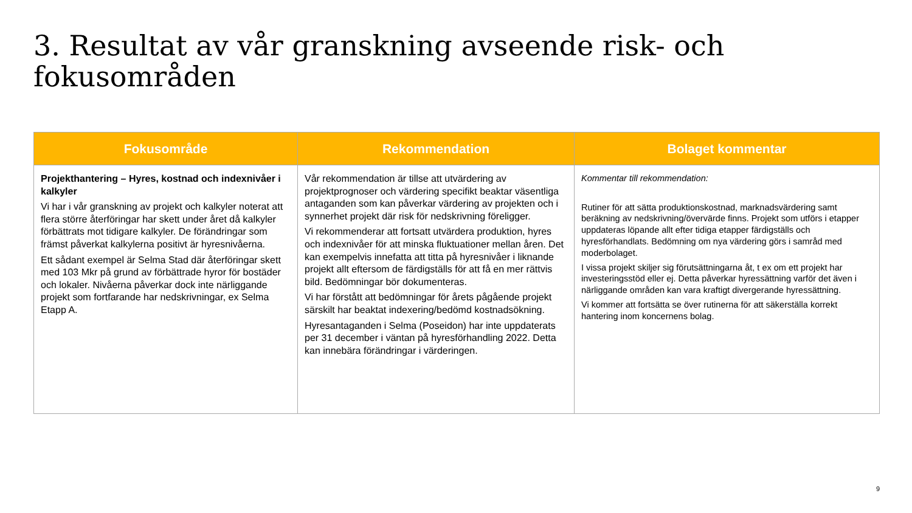3. Resultat av vår granskning avseende risk- och fokusområden
| Fokusområde | Rekommendation | Bolaget kommentar |
| --- | --- | --- |
| Projekthantering – Hyres, kostnad och indexnivåer i kalkyler Vi har i vår granskning av projekt och kalkyler noterat att flera större återföringar har skett under året då kalkyler förbättrats mot tidigare kalkyler. De förändringar som främst påverkat kalkylerna positivt är hyresnivåerna. Ett sådant exempel är Selma Stad där återföringar skett med 103 Mkr på grund av förbättrade hyror för bostäder och lokaler. Nivåerna påverkar dock inte närliggande projekt som fortfarande har nedskrivningar, ex Selma Etapp A. | Vår rekommendation är tillse att utvärdering av projektprognoser och värdering specifikt beaktar väsentliga antaganden som kan påverkar värdering av projekten och i synnerhet projekt där risk för nedskrivning föreligger. Vi rekommenderar att fortsatt utvärdera produktion, hyres och indexnivåer för att minska fluktuationer mellan åren. Det kan exempelvis innefatta att titta på hyresnivåer i liknande projekt allt eftersom de färdigställs för att få en mer rättvis bild. Bedömningar bör dokumenteras. Vi har förstått att bedömningar för årets pågående projekt särskilt har beaktat indexering/bedömd kostnadsökning. Hyresantaganden i Selma (Poseidon) har inte uppdaterats per 31 december i väntan på hyresförhandling 2022. Detta kan innebära förändringar i värderingen. | Kommentar till rekommendation: Rutiner för att sätta produktionskostnad, marknadsvärdering samt beräkning av nedskrivning/övervärde finns. Projekt som utförs i etapper uppdateras löpande allt efter tidiga etapper färdigställs och hyresförhandlats. Bedömning om nya värdering görs i samråd med moderbolaget. I vissa projekt skiljer sig förutsättningarna åt, t ex om ett projekt har investeringsstöd eller ej. Detta påverkar hyressättning varför det även i närliggande områden kan vara kraftigt divergerande hyressättning. Vi kommer att fortsätta se över rutinerna för att säkerställa korrekt hantering inom koncernens bolag. |
9